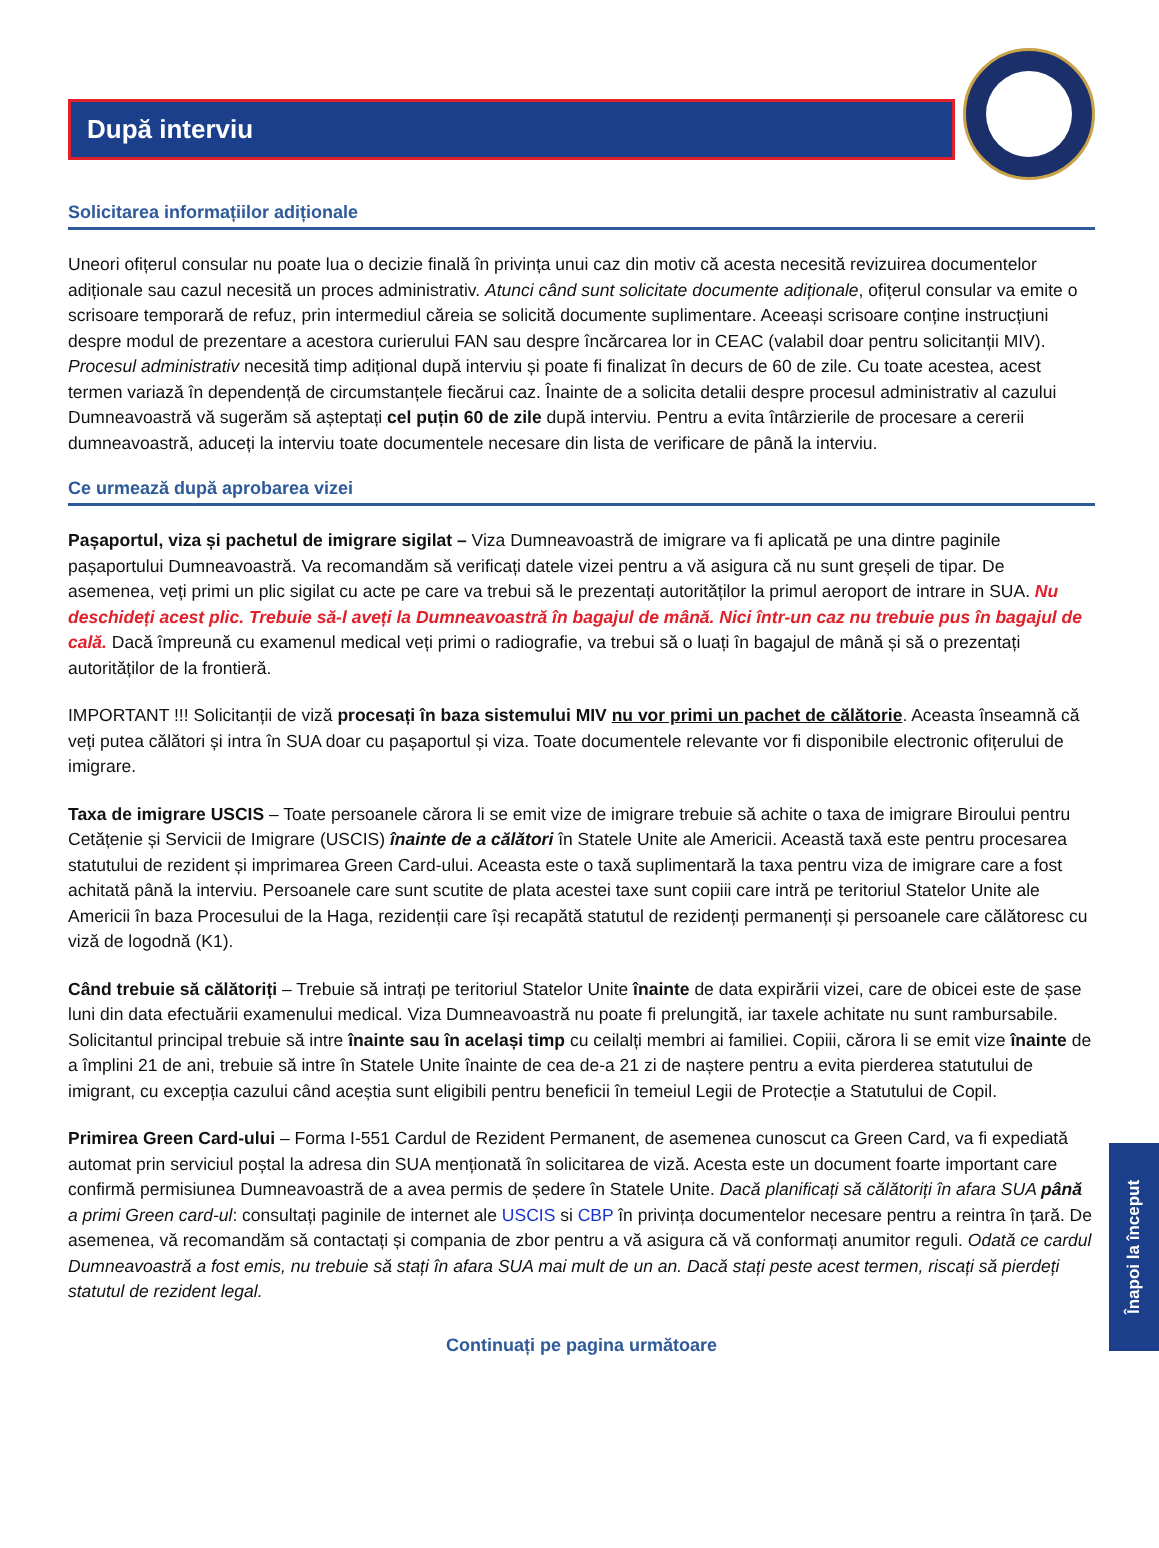După interviu
Solicitarea informațiilor adiționale
Uneori ofițerul consular nu poate lua o decizie finală în privința unui caz din motiv că acesta necesită revizuirea documentelor adiționale sau cazul necesită un proces administrativ. Atunci când sunt solicitate documente adiționale, ofițerul consular va emite o scrisoare temporară de refuz, prin intermediul căreia se solicită documente suplimentare. Aceeași scrisoare conține instrucțiuni despre modul de prezentare a acestora curierului FAN sau despre încărcarea lor in CEAC (valabil doar pentru solicitanții MIV). Procesul administrativ necesită timp adițional după interviu și poate fi finalizat în decurs de 60 de zile. Cu toate acestea, acest termen variază în dependență de circumstanțele fiecărui caz. Înainte de a solicita detalii despre procesul administrativ al cazului Dumneavoastră vă sugerăm să așteptați cel puțin 60 de zile după interviu. Pentru a evita întârzierile de procesare a cererii dumneavoastră, aduceți la interviu toate documentele necesare din lista de verificare de până la interviu.
Ce urmează după aprobarea vizei
Pașaportul, viza și pachetul de imigrare sigilat – Viza Dumneavoastră de imigrare va fi aplicată pe una dintre paginile pașaportului Dumneavoastră. Va recomandăm să verificați datele vizei pentru a vă asigura că nu sunt greșeli de tipar. De asemenea, veți primi un plic sigilat cu acte pe care va trebui să le prezentați autorităților la primul aeroport de intrare in SUA. Nu deschideți acest plic. Trebuie să-l aveți la Dumneavoastră în bagajul de mână. Nici într-un caz nu trebuie pus în bagajul de cală. Dacă împreună cu examenul medical veți primi o radiografie, va trebui să o luați în bagajul de mână și să o prezentați autorităților de la frontieră.
IMPORTANT !!! Solicitanții de viză procesați în baza sistemului MIV nu vor primi un pachet de călătorie. Aceasta înseamnă că veți putea călători și intra în SUA doar cu pașaportul și viza. Toate documentele relevante vor fi disponibile electronic ofițerului de imigrare.
Taxa de imigrare USCIS – Toate persoanele cărora li se emit vize de imigrare trebuie să achite o taxa de imigrare Biroului pentru Cetățenie și Servicii de Imigrare (USCIS) înainte de a călători în Statele Unite ale Americii. Această taxă este pentru procesarea statutului de rezident și imprimarea Green Card-ului. Aceasta este o taxă suplimentară la taxa pentru viza de imigrare care a fost achitată până la interviu. Persoanele care sunt scutite de plata acestei taxe sunt copiii care intră pe teritoriul Statelor Unite ale Americii în baza Procesului de la Haga, rezidenții care își recapătă statutul de rezidenți permanenți și persoanele care călătoresc cu viză de logodnă (K1).
Când trebuie să călătoriți – Trebuie să intrați pe teritoriul Statelor Unite înainte de data expirării vizei, care de obicei este de șase luni din data efectuării examenului medical. Viza Dumneavoastră nu poate fi prelungită, iar taxele achitate nu sunt rambursabile. Solicitantul principal trebuie să intre înainte sau în același timp cu ceilalți membri ai familiei. Copiii, cărora li se emit vize înainte de a împlini 21 de ani, trebuie să intre în Statele Unite înainte de cea de-a 21 zi de naștere pentru a evita pierderea statutului de imigrant, cu excepția cazului când aceștia sunt eligibili pentru beneficii în temeiul Legii de Protecție a Statutului de Copil.
Primirea Green Card-ului – Forma I-551 Cardul de Rezident Permanent, de asemenea cunoscut ca Green Card, va fi expediată automat prin serviciul poștal la adresa din SUA menționată în solicitarea de viză. Acesta este un document foarte important care confirmă permisiunea Dumneavoastră de a avea permis de ședere în Statele Unite. Dacă planificați să călătoriți în afara SUA până a primi Green card-ul: consultați paginile de internet ale USCIS si CBP în privința documentelor necesare pentru a reintra în țară. De asemenea, vă recomandăm să contactați și compania de zbor pentru a vă asigura că vă conformați anumitor reguli. Odată ce cardul Dumneavoastră a fost emis, nu trebuie să stați în afara SUA mai mult de un an. Dacă stați peste acest termen, riscați să pierdeți statutul de rezident legal.
Continuați pe pagina următoare
Înapoi la început